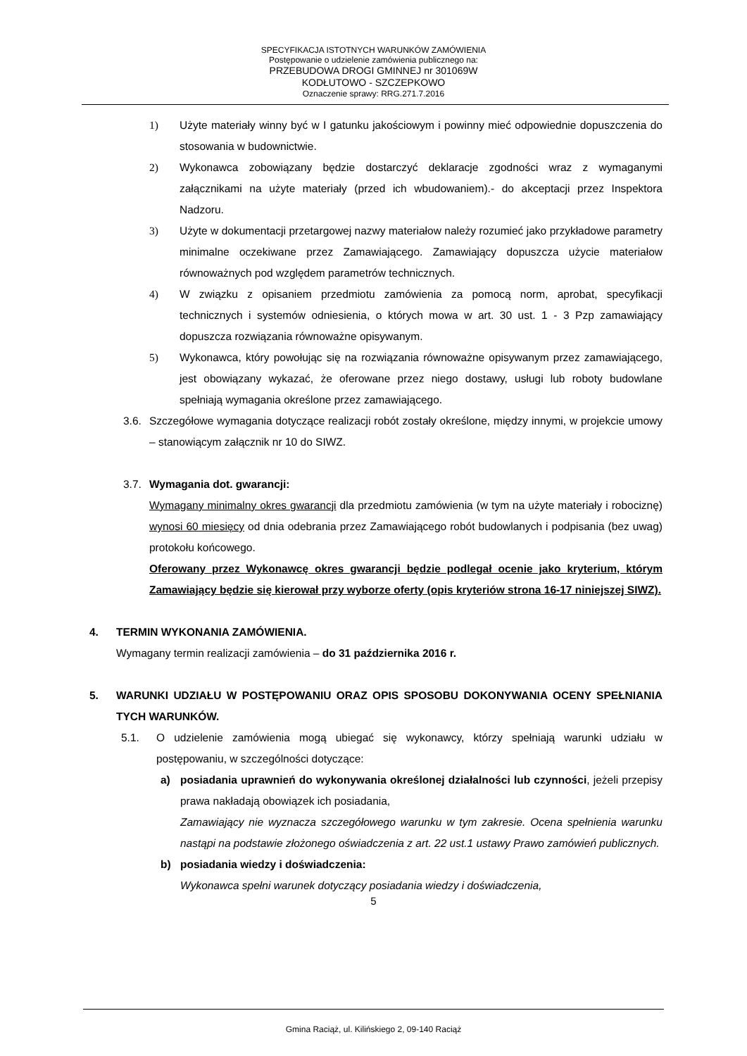SPECYFIKACJA ISTOTNYCH WARUNKÓW ZAMÓWIENIA
Postępowanie o udzielenie zamówienia publicznego na:
PRZEBUDOWA DROGI GMINNEJ nr 301069W
KODŁUTOWO - SZCZEPKOWO
Oznaczenie sprawy: RRG.271.7.2016
1) Użyte materiały winny być w I gatunku jakościowym i powinny mieć odpowiednie dopuszczenia do stosowania w budownictwie.
2) Wykonawca zobowiązany będzie dostarczyć deklaracje zgodności wraz z wymaganymi załącznikami na użyte materiały (przed ich wbudowaniem).- do akceptacji przez Inspektora Nadzoru.
3) Użyte w dokumentacji przetargowej nazwy materiałow należy rozumieć jako przykładowe parametry minimalne oczekiwane przez Zamawiającego. Zamawiający dopuszcza użycie materiałow równoważnych pod względem parametrów technicznych.
4) W związku z opisaniem przedmiotu zamówienia za pomocą norm, aprobat, specyfikacji technicznych i systemów odniesienia, o których mowa w art. 30 ust. 1 - 3 Pzp zamawiający dopuszcza rozwiązania równoważne opisywanym.
5) Wykonawca, który powołując się na rozwiązania równoważne opisywanym przez zamawiającego, jest obowiązany wykazać, że oferowane przez niego dostawy, usługi lub roboty budowlane spełniają wymagania określone przez zamawiającego.
3.6.
Szczegółowe wymagania dotyczące realizacji robót zostały określone, między innymi, w projekcie umowy – stanowiącym załącznik nr 10 do SIWZ.
3.7.
Wymagania dot. gwarancji:
Wymagany minimalny okres gwarancji dla przedmiotu zamówienia (w tym na użyte materiały i robociznę) wynosi 60 miesięcy od dnia odebrania przez Zamawiającego robót budowlanych i podpisania (bez uwag) protokołu końcowego.
Oferowany przez Wykonawcę okres gwarancji będzie podlegał ocenie jako kryterium, którym Zamawiający będzie się kierował przy wyborze oferty (opis kryteriów strona 16-17 niniejszej SIWZ).
4. TERMIN WYKONANIA ZAMÓWIENIA.
Wymagany termin realizacji zamówienia – do 31 października 2016 r.
5. WARUNKI UDZIAŁU W POSTĘPOWANIU ORAZ OPIS SPOSOBU DOKONYWANIA OCENY SPEŁNIANIA TYCH WARUNKÓW.
5.1. O udzielenie zamówienia mogą ubiegać się wykonawcy, którzy spełniają warunki udziału w postępowaniu, w szczególności dotyczące:
a) posiadania uprawnień do wykonywania określonej działalności lub czynności, jeżeli przepisy prawa nakładają obowiązek ich posiadania,
Zamawiający nie wyznacza szczegółowego warunku w tym zakresie. Ocena spełnienia warunku nastąpi na podstawie złożonego oświadczenia z art. 22 ust.1 ustawy Prawo zamówień publicznych.
b) posiadania wiedzy i doświadczenia:
Wykonawca spełni warunek dotyczący posiadania wiedzy i doświadczenia,
5
Gmina Raciąż, ul. Kilińskiego 2, 09-140 Raciąż